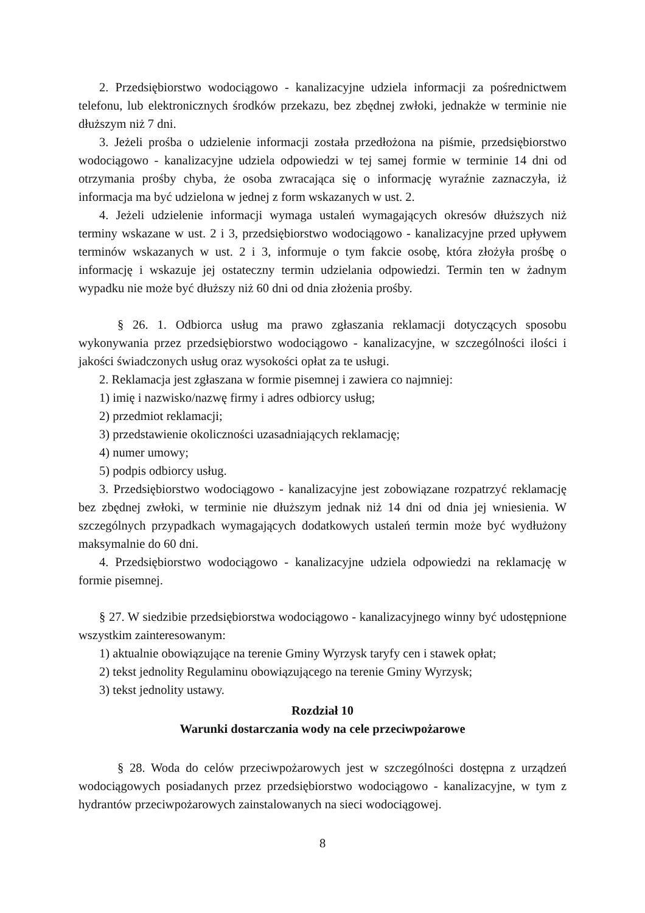2. Przedsiębiorstwo wodociągowo - kanalizacyjne udziela informacji za pośrednictwem telefonu, lub elektronicznych środków przekazu, bez zbędnej zwłoki, jednakże w terminie nie dłuższym niż 7 dni.
3. Jeżeli prośba o udzielenie informacji została przedłożona na piśmie, przedsiębiorstwo wodociągowo - kanalizacyjne udziela odpowiedzi w tej samej formie w terminie 14 dni od otrzymania prośby chyba, że osoba zwracająca się o informację wyraźnie zaznaczyła, iż informacja ma być udzielona w jednej z form wskazanych w ust. 2.
4. Jeżeli udzielenie informacji wymaga ustaleń wymagających okresów dłuższych niż terminy wskazane w ust. 2 i 3, przedsiębiorstwo wodociągowo - kanalizacyjne przed upływem terminów wskazanych w ust. 2 i 3, informuje o tym fakcie osobę, która złożyła prośbę o informację i wskazuje jej ostateczny termin udzielania odpowiedzi. Termin ten w żadnym wypadku nie może być dłuższy niż 60 dni od dnia złożenia prośby.
§ 26. 1. Odbiorca usług ma prawo zgłaszania reklamacji dotyczących sposobu wykonywania przez przedsiębiorstwo wodociągowo - kanalizacyjne, w szczególności ilości i jakości świadczonych usług oraz wysokości opłat za te usługi.
2. Reklamacja jest zgłaszana w formie pisemnej i zawiera co najmniej:
1) imię i nazwisko/nazwę firmy i adres odbiorcy usług;
2) przedmiot reklamacji;
3) przedstawienie okoliczności uzasadniających reklamację;
4) numer umowy;
5) podpis odbiorcy usług.
3. Przedsiębiorstwo wodociągowo - kanalizacyjne jest zobowiązane rozpatrzyć reklamację bez zbędnej zwłoki, w terminie nie dłuższym jednak niż 14 dni od dnia jej wniesienia. W szczególnych przypadkach wymagających dodatkowych ustaleń termin może być wydłużony maksymalnie do 60 dni.
4. Przedsiębiorstwo wodociągowo - kanalizacyjne udziela odpowiedzi na reklamację w formie pisemnej.
§ 27. W siedzibie przedsiębiorstwa wodociągowo - kanalizacyjnego winny być udostępnione wszystkim zainteresowanym:
1) aktualnie obowiązujące na terenie Gminy Wyrzysk taryfy cen i stawek opłat;
2) tekst jednolity Regulaminu obowiązującego na terenie Gminy Wyrzysk;
3) tekst jednolity ustawy.
Rozdział 10
Warunki dostarczania wody na cele przeciwpożarowe
§ 28. Woda do celów przeciwpożarowych jest w szczególności dostępna z urządzeń wodociągowych posiadanych przez przedsiębiorstwo wodociągowo - kanalizacyjne, w tym z hydrantów przeciwpożarowych zainstalowanych na sieci wodociągowej.
8